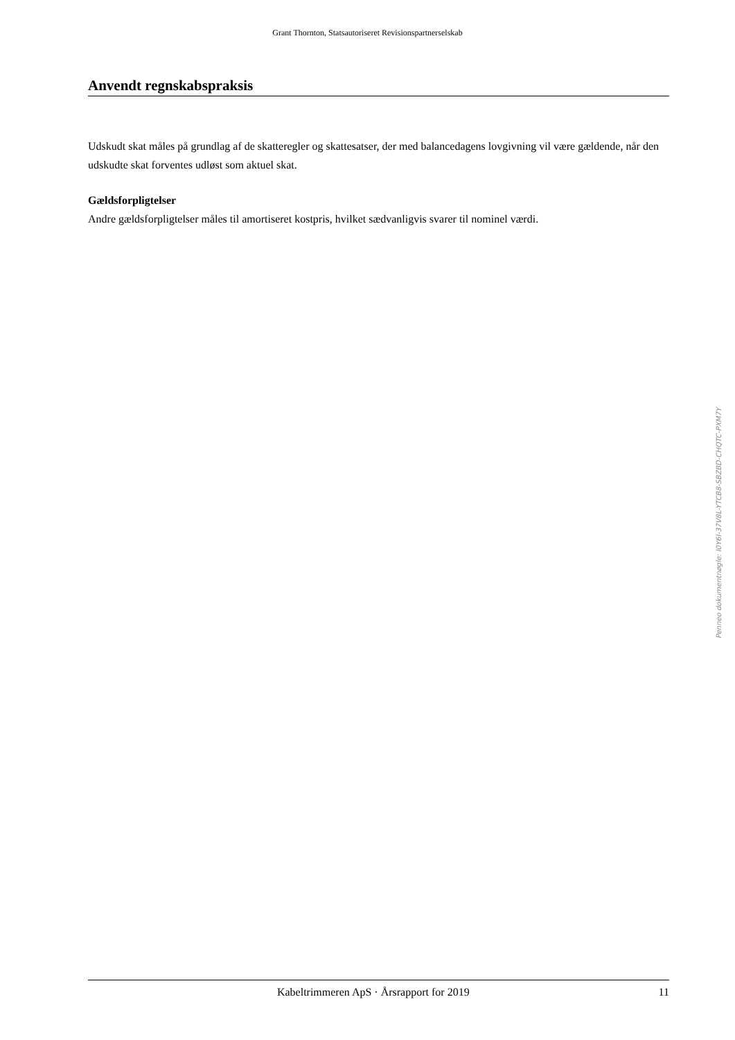Grant Thornton, Statsautoriseret Revisionspartnerselskab
Anvendt regnskabspraksis
Udskudt skat måles på grundlag af de skatteregler og skattesatser, der med balancedagens lovgivning vil være gældende, når den udskudte skat forventes udløst som aktuel skat.
Gældsforpligtelser
Andre gældsforpligtelser måles til amortiseret kostpris, hvilket sædvanligvis svarer til nominel værdi.
Penneo dokumentnøgle: I0Y6I-37V8L-YTCB8-SBZBD-CHQTC-PXM7Y
Kabeltrimmeren ApS · Årsrapport for 2019 11